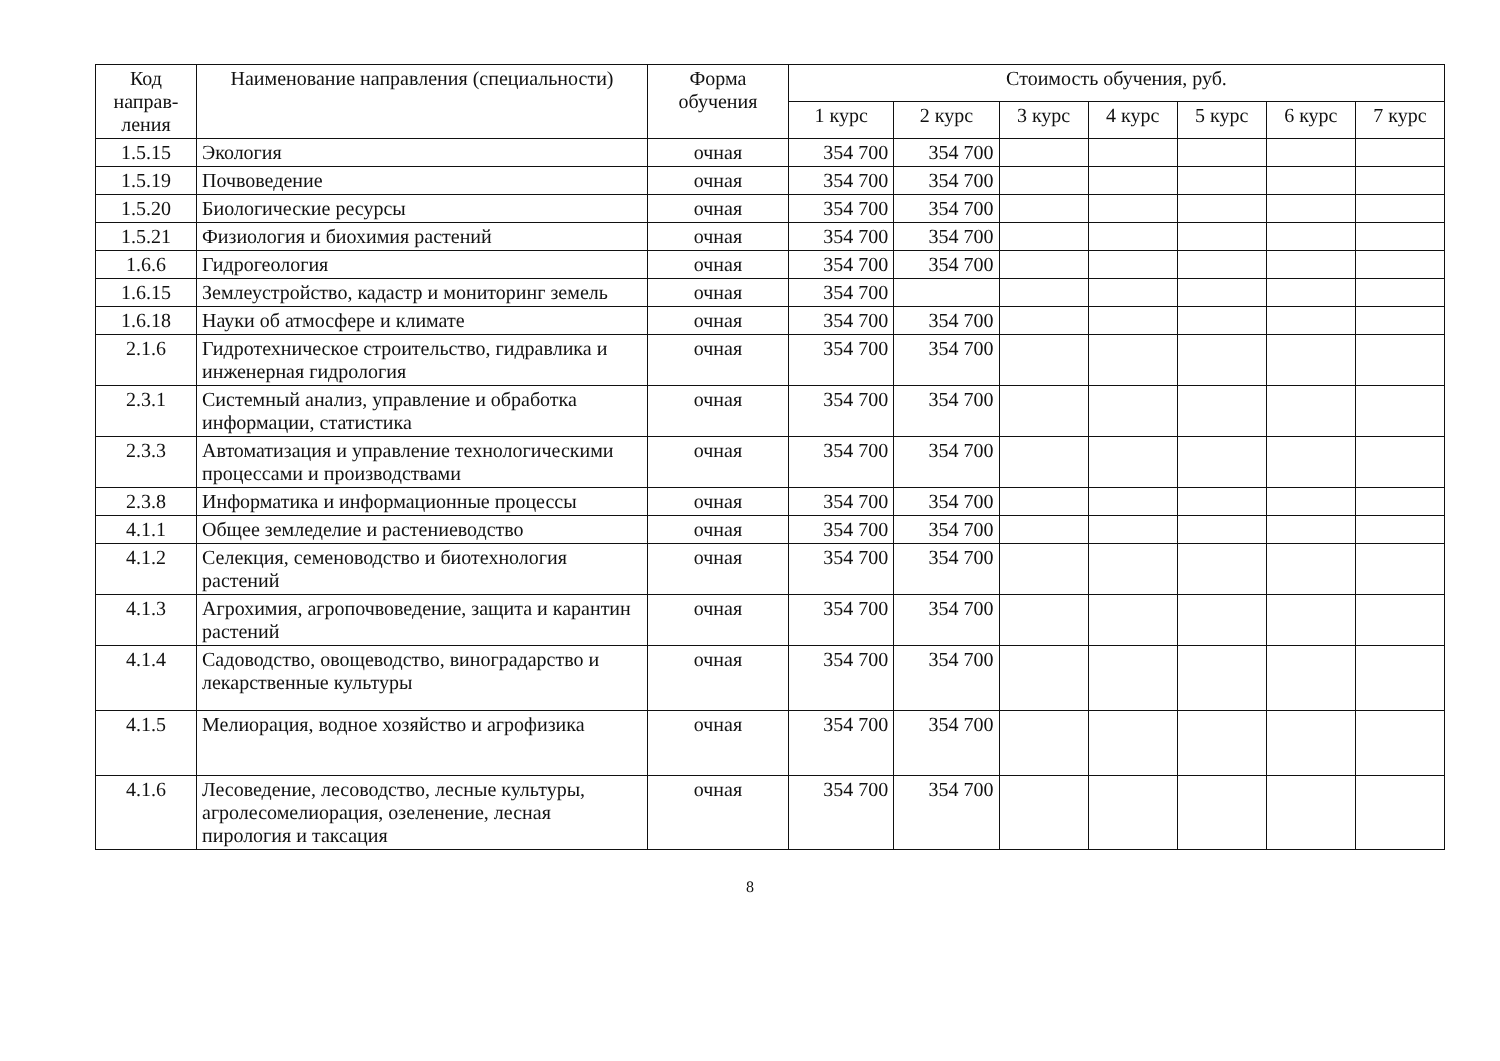| Код направ-ления | Наименование направления (специальности) | Форма обучения | Стоимость обучения, руб. | | | | | | |
| --- | --- | --- | --- | --- | --- | --- | --- | --- | --- |
| | | | 1 курс | 2 курс | 3 курс | 4 курс | 5 курс | 6 курс | 7 курс |
| 1.5.15 | Экология | очная | 354 700 | 354 700 | | | | | |
| 1.5.19 | Почвоведение | очная | 354 700 | 354 700 | | | | | |
| 1.5.20 | Биологические ресурсы | очная | 354 700 | 354 700 | | | | | |
| 1.5.21 | Физиология и биохимия растений | очная | 354 700 | 354 700 | | | | | |
| 1.6.6 | Гидрогеология | очная | 354 700 | 354 700 | | | | | |
| 1.6.15 | Землеустройство, кадастр и мониторинг земель | очная | 354 700 | | | | | | |
| 1.6.18 | Науки об атмосфере и климате | очная | 354 700 | 354 700 | | | | | |
| 2.1.6 | Гидротехническое строительство, гидравлика и инженерная гидрология | очная | 354 700 | 354 700 | | | | | |
| 2.3.1 | Системный анализ, управление и обработка информации, статистика | очная | 354 700 | 354 700 | | | | | |
| 2.3.3 | Автоматизация и управление технологическими процессами и производствами | очная | 354 700 | 354 700 | | | | | |
| 2.3.8 | Информатика и информационные процессы | очная | 354 700 | 354 700 | | | | | |
| 4.1.1 | Общее земледелие и растениеводство | очная | 354 700 | 354 700 | | | | | |
| 4.1.2 | Селекция, семеноводство и биотехнология растений | очная | 354 700 | 354 700 | | | | | |
| 4.1.3 | Агрохимия, агропочвоведение, защита и карантин растений | очная | 354 700 | 354 700 | | | | | |
| 4.1.4 | Садоводство, овощеводство, виноградарство и лекарственные культуры | очная | 354 700 | 354 700 | | | | | |
| 4.1.5 | Мелиорация, водное хозяйство и агрофизика | очная | 354 700 | 354 700 | | | | | |
| 4.1.6 | Лесоведение, лесоводство, лесные культуры, агролесомелиорация, озеленение, лесная пирология и таксация | очная | 354 700 | 354 700 | | | | | |
8